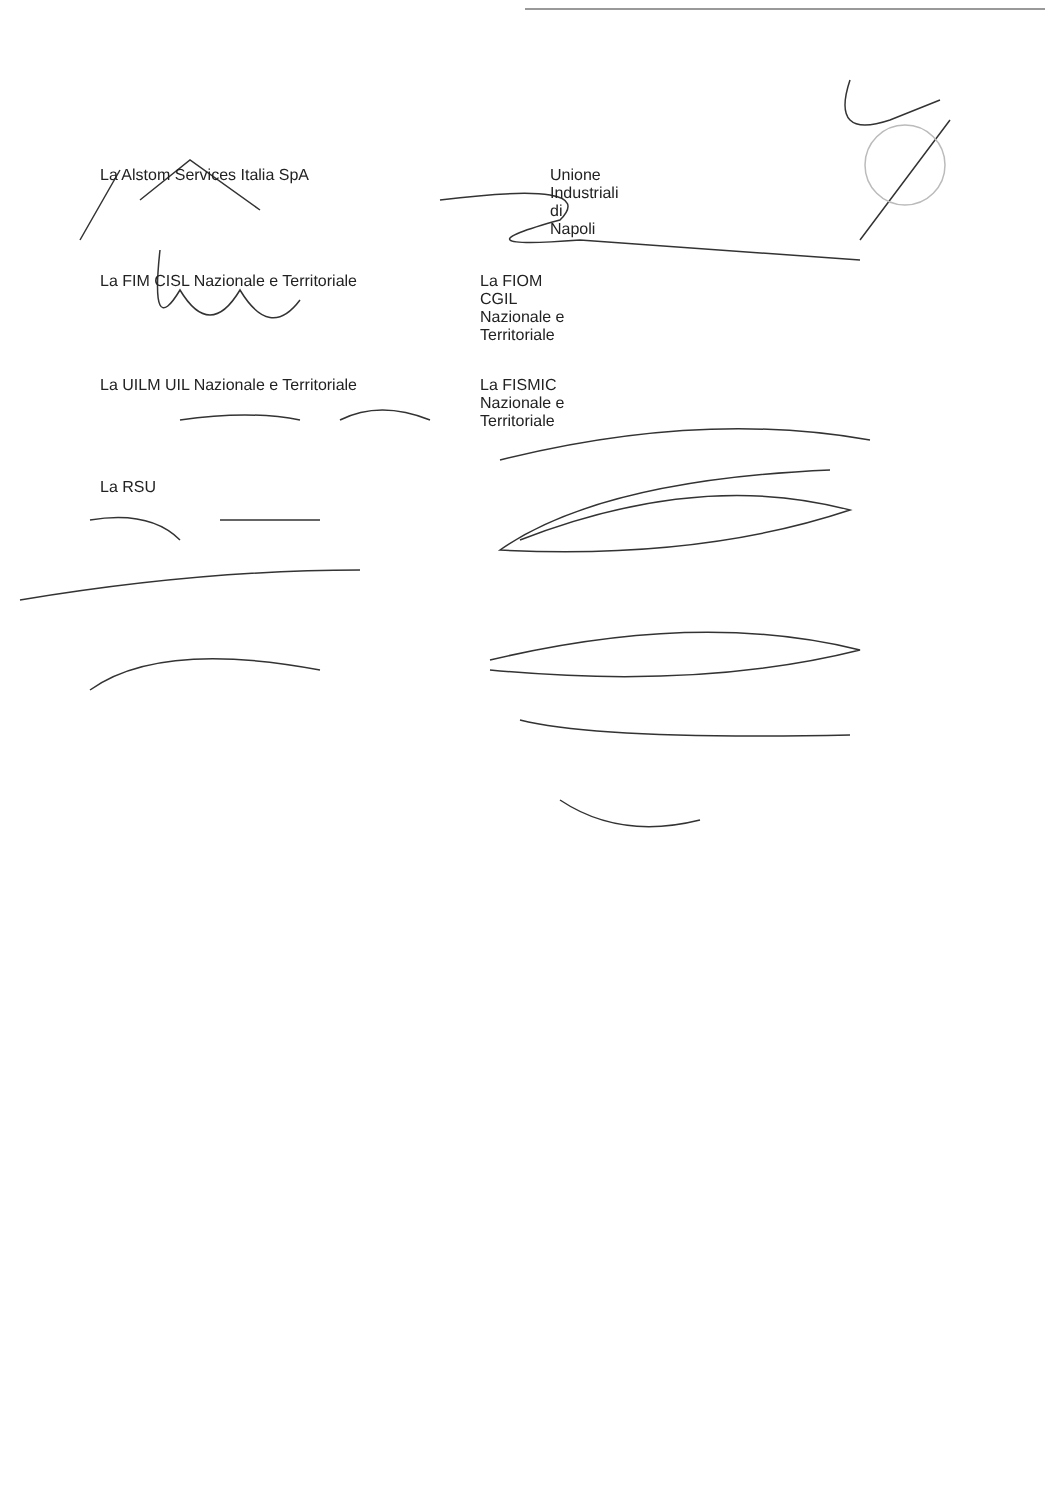La Alstom Services Italia SpA Unione Industriali di Napoli
La FIM CISL Nazionale e Territoriale La FIOM CGIL Nazionale e Territoriale
La UILM UIL Nazionale e Territoriale La FISMIC Nazionale e Territoriale
La RSU